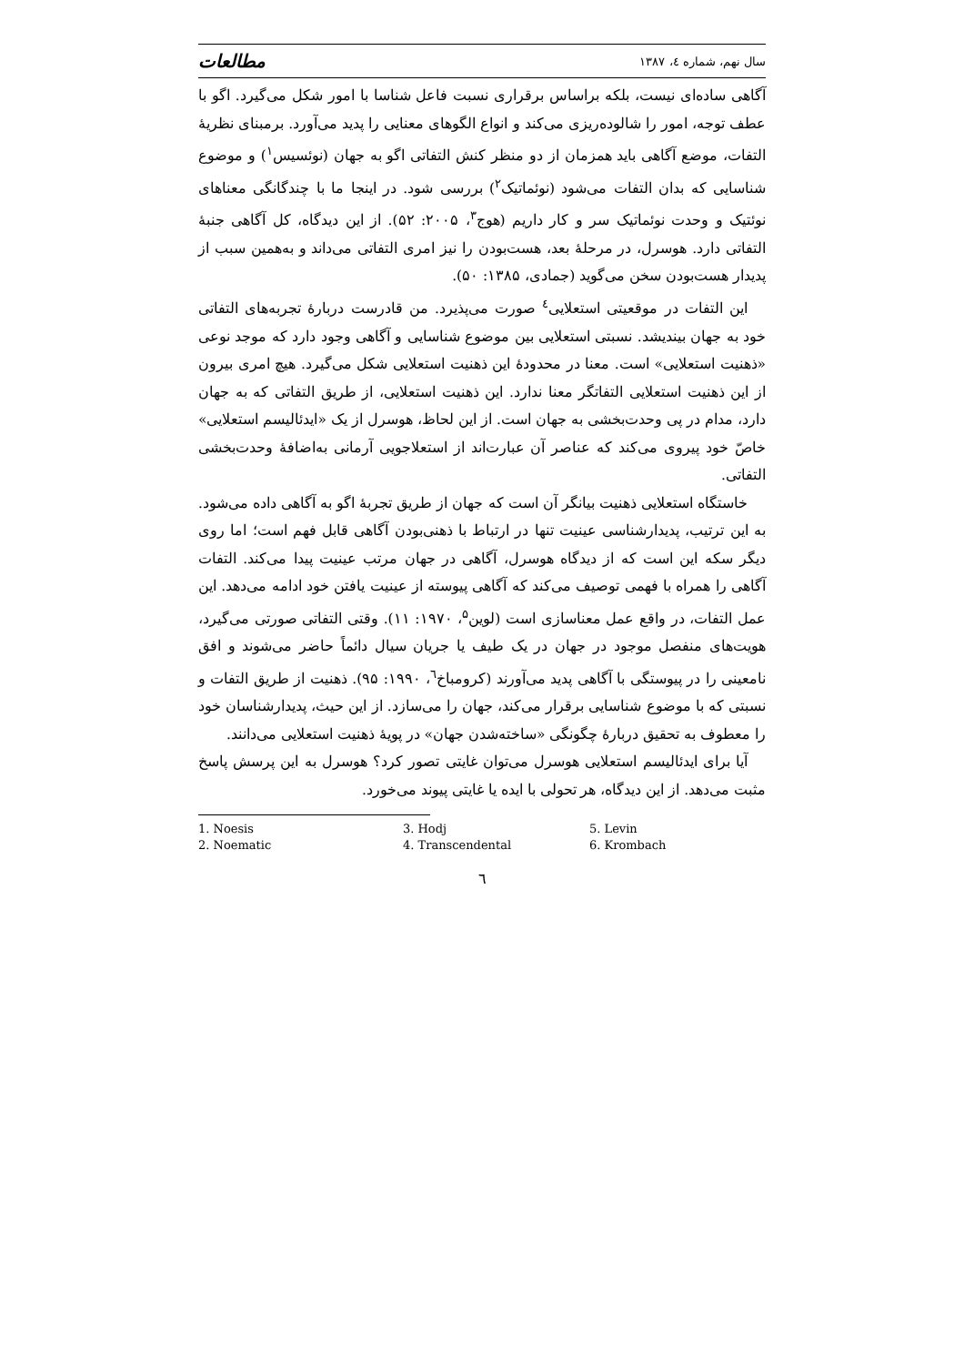سال نهم، شماره ٤، ١٣٨٧ مطالعات
آگاهی ساده‌ای نیست، بلکه براساس برقراری نسبت فاعل شناسا با امور شکل می‌گیرد. اگو با عطف توجه، امور را شالوده‌ریزی می‌کند و انواع الگوهای معنایی را پدید می‌آورد. برمبنای نظریهٔ التفات، موضع آگاهی باید همزمان از دو منظر کنش التفاتی اگو به جهان (نوئسیس<sup>۱</sup>) و موضوع شناسایی که بدان التفات می‌شود (نوئماتیک<sup>۲</sup>) بررسی شود. در اینجا ما با چندگانگی معناهای نوئتیک و وحدت نوئماتیک سر و کار داریم (هوج<sup>۳</sup>، ۲۰۰۵: ۵۲). از این دیدگاه، کل آگاهی جنبهٔ التفاتی دارد. هوسرل، در مرحلهٔ بعد، هست‌بودن را نیز امری التفاتی می‌داند و به‌همین سبب از پدیدار هست‌بودن سخن می‌گوید (جمادی، ۱۳۸۵: ۵۰).
این التفات در موقعیتی استعلایی<sup>٤</sup> صورت می‌پذیرد. من قادرست دربارهٔ تجربه‌های التفاتی خود به جهان بیندیشد. نسبتی استعلایی بین موضوع شناسایی و آگاهی وجود دارد که موجد نوعی «ذهنیت استعلایی» است. معنا در محدودهٔ این ذهنیت استعلایی شکل می‌گیرد. هیچ امری بیرون از این ذهنیت استعلایی التفاتگر معنا ندارد. این ذهنیت استعلایی، از طریق التفاتی که به جهان دارد، مدام در پی وحدت‌بخشی به جهان است. از این لحاظ، هوسرل از یک «ایدئالیسم استعلایی» خاصّ خود پیروی می‌کند که عناصر آن عبارت‌اند از استعلاجویی آرمانی به‌اضافهٔ وحدت‌بخشی التفاتی.
خاستگاه استعلایی ذهنیت بیانگر آن است که جهان از طریق تجربهٔ اگو به آگاهی داده می‌شود. به این ترتیب، پدیدارشناسی عینیت تنها در ارتباط با ذهنی‌بودن آگاهی قابل فهم است؛ اما روی دیگر سکه این است که از دیدگاه هوسرل، آگاهی در جهان مرتب عینیت پیدا می‌کند. التفات آگاهی را همراه با فهمی توصیف می‌کند که آگاهی پیوسته از عینیت یافتن خود ادامه می‌دهد. این عمل التفات، در واقع عمل معناسازی است (لوین<sup>۵</sup>، ۱۹۷۰: ۱۱). وقتی التفاتی صورتی می‌گیرد، هویت‌های منفصل موجود در جهان در یک طیف یا جریان سیال دائماً حاضر می‌شوند و افق نامعینی را در پیوستگی با آگاهی پدید می‌آورند (کرومباخ<sup>٦</sup>، ۱۹۹۰: ۹۵). ذهنیت از طریق التفات و نسبتی که با موضوع شناسایی برقرار می‌کند، جهان را می‌سازد. از این حیث، پدیدارشناسان خود را معطوف به تحقیق دربارهٔ چگونگی «ساخته‌شدن جهان» در پویهٔ ذهنیت استعلایی می‌دانند.
آیا برای ایدئالیسم استعلایی هوسرل می‌توان غایتی تصور کرد؟ هوسرل به این پرسش پاسخ مثبت می‌دهد. از این دیدگاه، هر تحولی با ایده یا غایتی پیوند می‌خورد.
1. Noesis
2. Noematic
3. Hodj
4. Transcendental
5. Levin
6. Krombach
٦